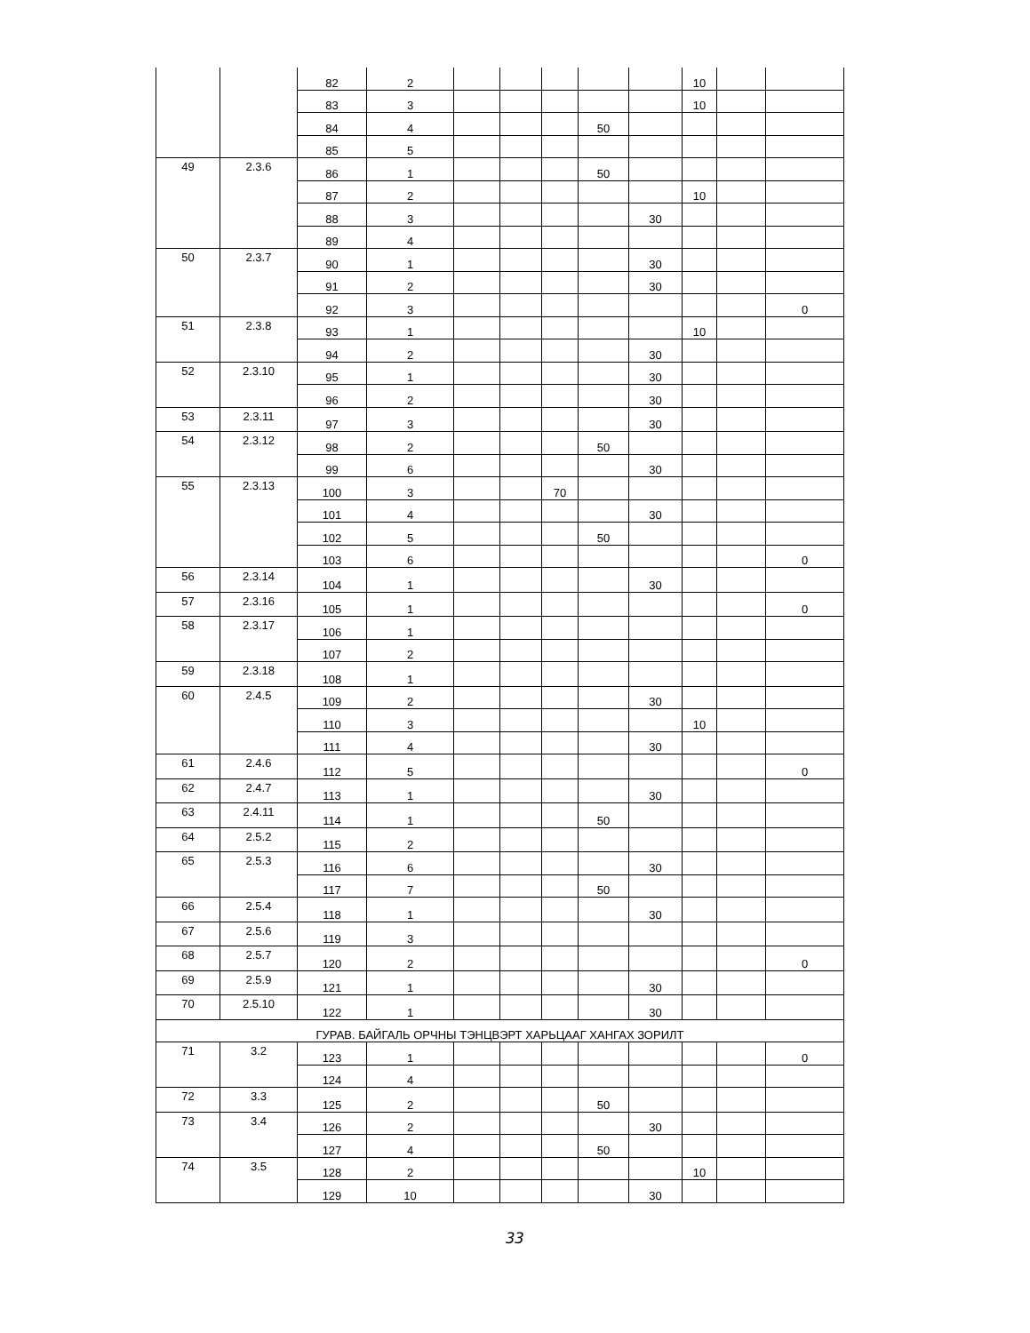| | | 82 | 2 | | | | | | 10 | | |
| | | 83 | 3 | | | | | | 10 | | |
| | | 84 | 4 | | | | 50 | | | | |
| | | 85 | 5 | | | | | | | | |
| 49 | 2.3.6 | 86 | 1 | | | | 50 | | | | |
| | | 87 | 2 | | | | | | 10 | | |
| | | 88 | 3 | | | | | 30 | | | |
| | | 89 | 4 | | | | | | | | |
| 50 | 2.3.7 | 90 | 1 | | | | | 30 | | | |
| | | 91 | 2 | | | | | 30 | | | |
| | | 92 | 3 | | | | | | | | 0 |
| 51 | 2.3.8 | 93 | 1 | | | | | | 10 | | |
| | | 94 | 2 | | | | | 30 | | | |
| 52 | 2.3.10 | 95 | 1 | | | | | 30 | | | |
| | | 96 | 2 | | | | | 30 | | | |
| 53 | 2.3.11 | 97 | 3 | | | | | 30 | | | |
| 54 | 2.3.12 | 98 | 2 | | | | 50 | | | | |
| | | 99 | 6 | | | | | 30 | | | |
| 55 | 2.3.13 | 100 | 3 | | | 70 | | | | | |
| | | 101 | 4 | | | | | 30 | | | |
| | | 102 | 5 | | | | 50 | | | | |
| | | 103 | 6 | | | | | | | | 0 |
| 56 | 2.3.14 | 104 | 1 | | | | | 30 | | | |
| 57 | 2.3.16 | 105 | 1 | | | | | | | | 0 |
| 58 | 2.3.17 | 106 | 1 | | | | | | | | |
| | | 107 | 2 | | | | | | | | |
| 59 | 2.3.18 | 108 | 1 | | | | | | | | |
| 60 | 2.4.5 | 109 | 2 | | | | | 30 | | | |
| | | 110 | 3 | | | | | | 10 | | |
| | | 111 | 4 | | | | | 30 | | | |
| 61 | 2.4.6 | 112 | 5 | | | | | | | | 0 |
| 62 | 2.4.7 | 113 | 1 | | | | | 30 | | | |
| 63 | 2.4.11 | 114 | 1 | | | | 50 | | | | |
| 64 | 2.5.2 | 115 | 2 | | | | | | | | |
| 65 | 2.5.3 | 116 | 6 | | | | | 30 | | | |
| | | 117 | 7 | | | | 50 | | | | |
| 66 | 2.5.4 | 118 | 1 | | | | | 30 | | | |
| 67 | 2.5.6 | 119 | 3 | | | | | | | | |
| 68 | 2.5.7 | 120 | 2 | | | | | | | | 0 |
| 69 | 2.5.9 | 121 | 1 | | | | | 30 | | | |
| 70 | 2.5.10 | 122 | 1 | | | | | 30 | | | |
| ГУРАВ. БАЙГАЛЬ ОРЧНЫ ТЭНЦВЭРТ ХАРЬЦААГ ХАНГАХ ЗОРИЛТ | | | | | | | | | | | |
| 71 | 3.2 | 123 | 1 | | | | | | | | 0 |
| | | 124 | 4 | | | | | | | | |
| 72 | 3.3 | 125 | 2 | | | | 50 | | | | |
| 73 | 3.4 | 126 | 2 | | | | | 30 | | | |
| | | 127 | 4 | | | | 50 | | | | |
| 74 | 3.5 | 128 | 2 | | | | | | 10 | | |
| | | 129 | 10 | | | | | 30 | | | |
33